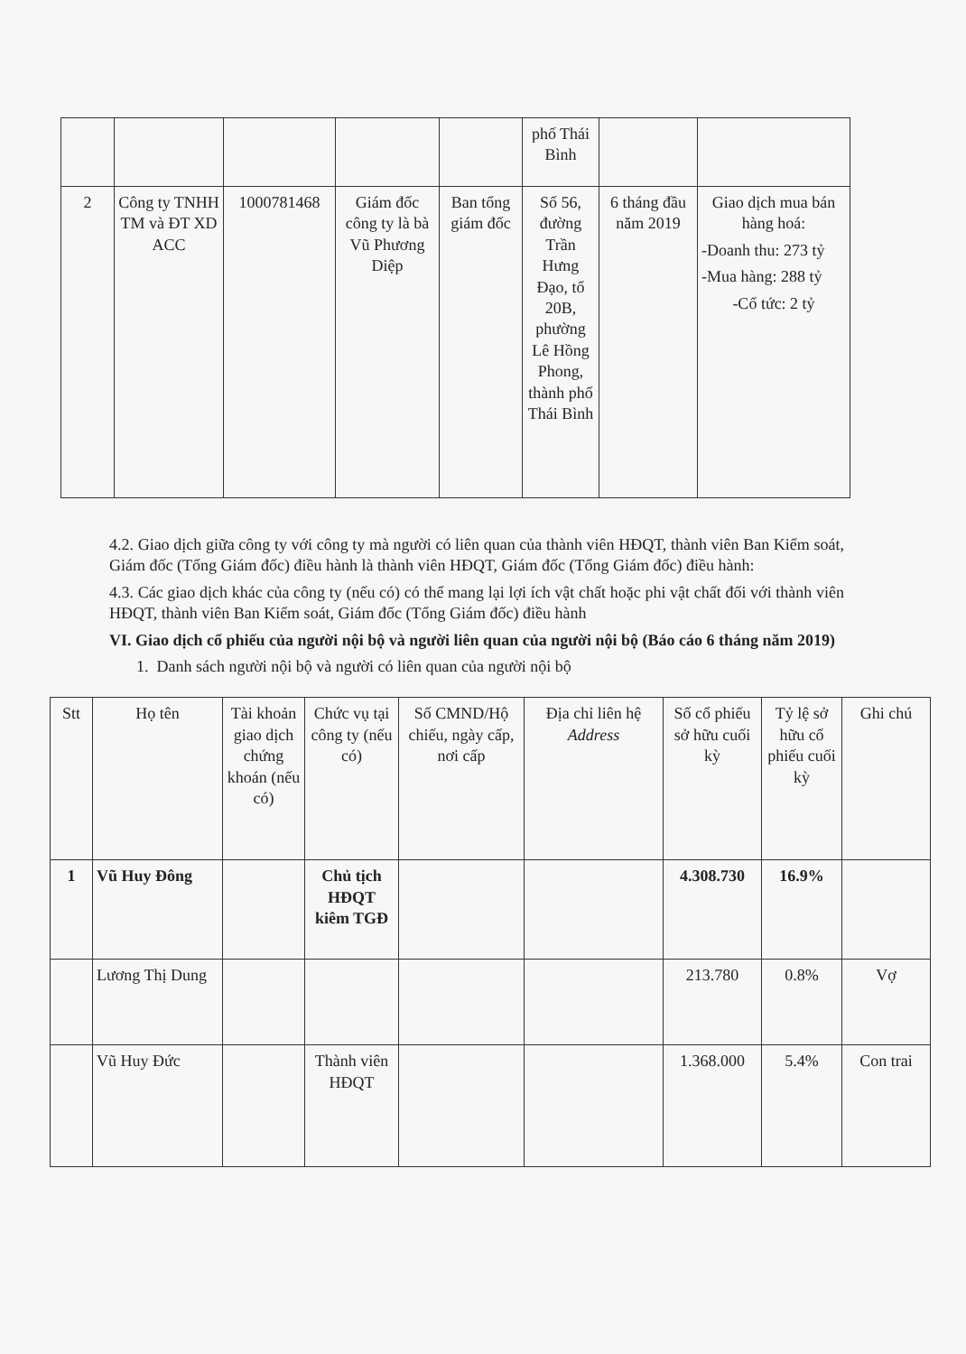| | | | | | phố Thái Bình | | |
| 2 | Công ty TNHH TM và ĐT XD ACC | 1000781468 | Giám đốc công ty là bà Vũ Phương Diệp | Ban tổng giám đốc | Số 56, đường Trần Hưng Đạo, tổ 20B, phường Lê Hồng Phong, thành phố Thái Bình | 6 tháng đầu năm 2019 | Giao dịch mua bán hàng hoá: -Doanh thu: 273 tỷ -Mua hàng: 288 tỷ -Cổ tức: 2 tỷ |
4.2. Giao dịch giữa công ty với công ty mà người có liên quan của thành viên HĐQT, thành viên Ban Kiểm soát, Giám đốc (Tổng Giám đốc) điều hành là thành viên HĐQT, Giám đốc (Tổng Giám đốc) điều hành:
4.3. Các giao dịch khác của công ty (nếu có) có thể mang lại lợi ích vật chất hoặc phi vật chất đối với thành viên HĐQT, thành viên Ban Kiểm soát, Giám đốc (Tổng Giám đốc) điều hành
VI. Giao dịch cổ phiếu của người nội bộ và người liên quan của người nội bộ (Báo cáo 6 tháng năm 2019)
1. Danh sách người nội bộ và người có liên quan của người nội bộ
| Stt | Họ tên | Tài khoản giao dịch chứng khoán (nếu có) | Chức vụ tại công ty (nếu có) | Số CMND/Hộ chiếu, ngày cấp, nơi cấp | Địa chỉ liên hệ Address | Số cổ phiếu sở hữu cuối kỳ | Tỷ lệ sở hữu cổ phiếu cuối kỳ | Ghi chú |
| --- | --- | --- | --- | --- | --- | --- | --- | --- |
| 1 | Vũ Huy Đông | | Chủ tịch HĐQT kiêm TGĐ | | | 4.308.730 | 16.9% | |
| | Lương Thị Dung | | | | | 213.780 | 0.8% | Vợ |
| | Vũ Huy Đức | | Thành viên HĐQT | | | 1.368.000 | 5.4% | Con trai |